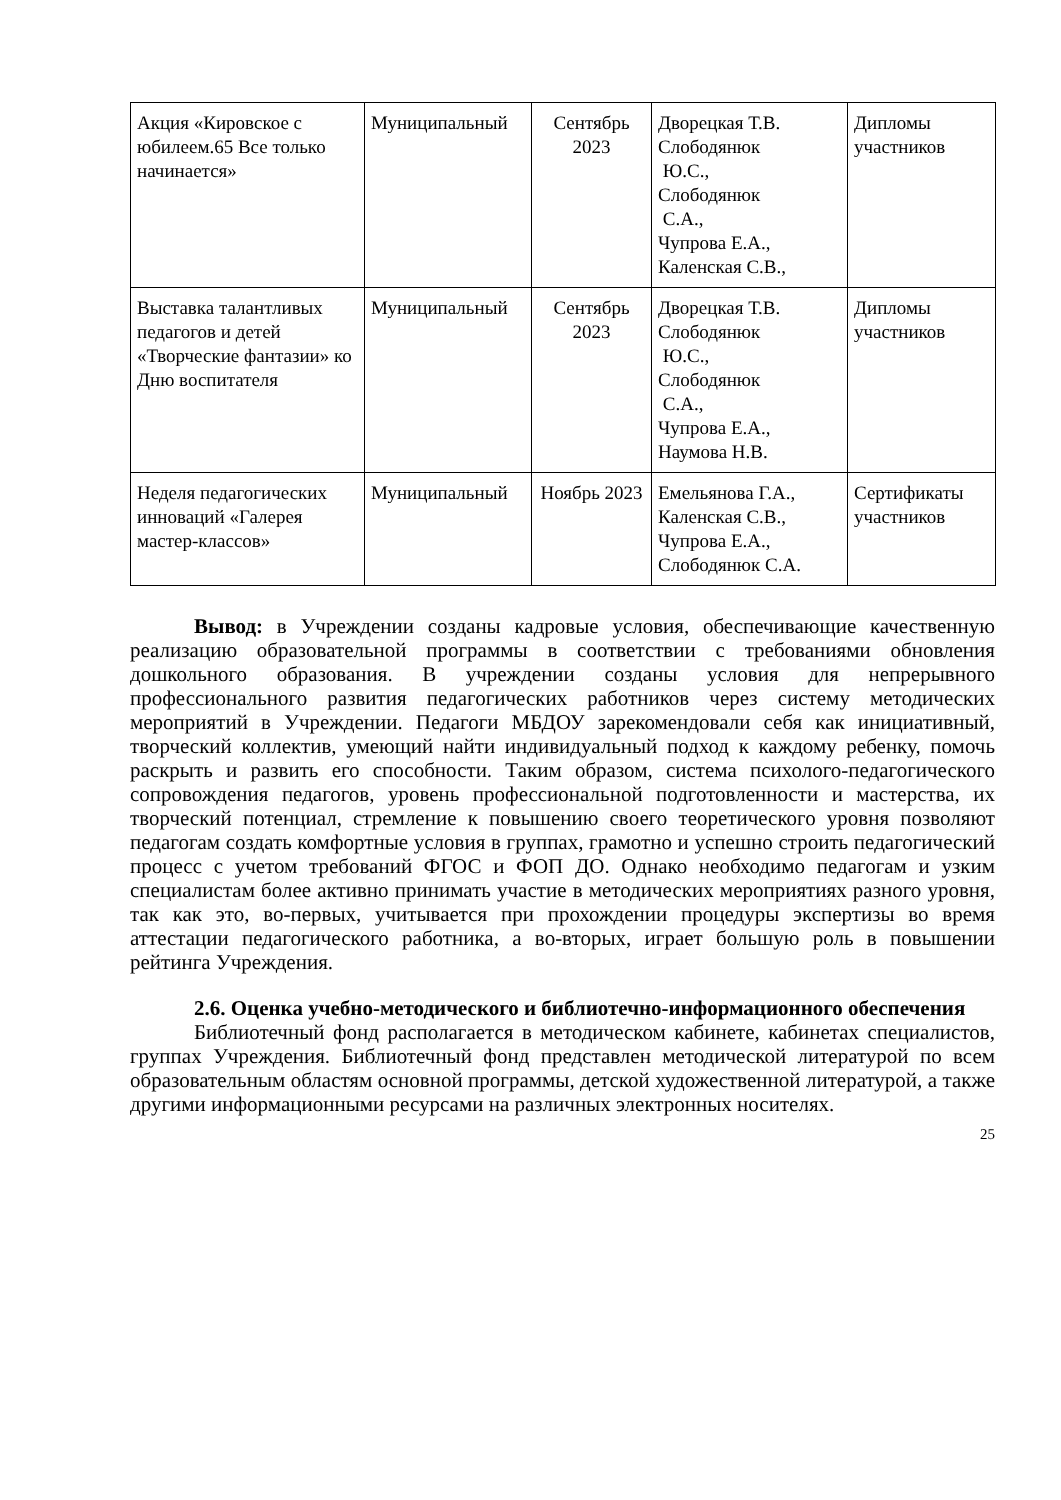| Акция «Кировское с юбилеем.65 Все только начинается» | Муниципальный | Сентябрь 2023 | Дворецкая Т.В. Слободянюк Ю.С., Слободянюк С.А., Чупрова Е.А., Каленская С.В., | Дипломы участников |
| Выставка талантливых педагогов и детей «Творческие фантазии» ко Дню воспитателя | Муниципальный | Сентябрь 2023 | Дворецкая Т.В. Слободянюк Ю.С., Слободянюк С.А., Чупрова Е.А., Наумова Н.В. | Дипломы участников |
| Неделя педагогических инноваций «Галерея мастер-классов» | Муниципальный | Ноябрь 2023 | Емельянова Г.А., Каленская С.В., Чупрова Е.А., Слободянюк С.А. | Сертификаты участников |
Вывод: в Учреждении созданы кадровые условия, обеспечивающие качественную реализацию образовательной программы в соответствии с требованиями обновления дошкольного образования. В учреждении созданы условия для непрерывного профессионального развития педагогических работников через систему методических мероприятий в Учреждении. Педагоги МБДОУ зарекомендовали себя как инициативный, творческий коллектив, умеющий найти индивидуальный подход к каждому ребенку, помочь раскрыть и развить его способности. Таким образом, система психолого-педагогического сопровождения педагогов, уровень профессиональной подготовленности и мастерства, их творческий потенциал, стремление к повышению своего теоретического уровня позволяют педагогам создать комфортные условия в группах, грамотно и успешно строить педагогический процесс с учетом требований ФГОС и ФОП ДО. Однако необходимо педагогам и узким специалистам более активно принимать участие в методических мероприятиях разного уровня, так как это, во-первых, учитывается при прохождении процедуры экспертизы во время аттестации педагогического работника, а во-вторых, играет большую роль в повышении рейтинга Учреждения.
2.6. Оценка учебно-методического и библиотечно-информационного обеспечения
Библиотечный фонд располагается в методическом кабинете, кабинетах специалистов, группах Учреждения. Библиотечный фонд представлен методической литературой по всем образовательным областям основной программы, детской художественной литературой, а также другими информационными ресурсами на различных электронных носителях.
25